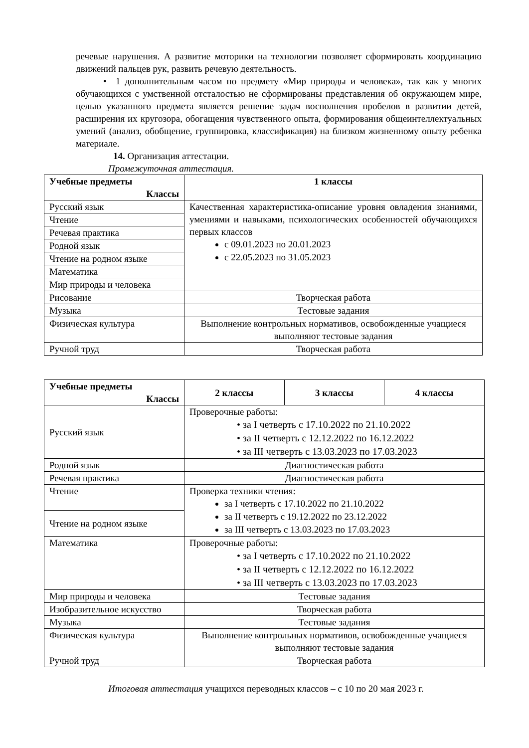речевые нарушения. А развитие моторики на технологии позволяет сформировать координацию движений пальцев рук, развить речевую деятельность.
• 1 дополнительным часом по предмету «Мир природы и человека», так как у многих обучающихся с умственной отсталостью не сформированы представления об окружающем мире, целью указанного предмета является решение задач восполнения пробелов в развитии детей, расширения их кругозора, обогащения чувственного опыта, формирования общеинтеллектуальных умений (анализ, обобщение, группировка, классификация) на близком жизненному опыту ребенка материале.
14. Организация аттестации.
Промежуточная аттестация.
| Учебные предметы Классы | 1 классы |
| --- | --- |
| Русский язык | Качественная характеристика-описание уровня овладения знаниями, умениями и навыками, психологических особенностей обучающихся первых классов с 09.01.2023 по 20.01.2023 с 22.05.2023 по 31.05.2023 |
| Чтение | |
| Речевая практика | |
| Родной язык | |
| Чтение на родном языке | |
| Математика | |
| Мир природы и человека | |
| Рисование | Творческая работа |
| Музыка | Тестовые задания |
| Физическая культура | Выполнение контрольных нормативов, освобожденные учащиеся выполняют тестовые задания |
| Ручной труд | Творческая работа |
| Учебные предметы Классы | 2 классы | 3 классы | 4 классы |
| --- | --- | --- | --- |
| Русский язык | Проверочные работы: • за I четверть с 17.10.2022 по 21.10.2022 • за II четверть с 12.12.2022 по 16.12.2022 • за III четверть с 13.03.2023 по 17.03.2023 | | |
| Родной язык | Диагностическая работа | | |
| Речевая практика | Диагностическая работа | | |
| Чтение | Проверка техники чтения: за I четверть с 17.10.2022 по 21.10.2022 за II четверть с 19.12.2022 по 23.12.2022 за III четверть с 13.03.2023 по 17.03.2023 | | |
| Чтение на родном языке | | | |
| Математика | Проверочные работы: • за I четверть с 17.10.2022 по 21.10.2022 • за II четверть с 12.12.2022 по 16.12.2022 • за III четверть с 13.03.2023 по 17.03.2023 | | |
| Мир природы и человека | Тестовые задания | | |
| Изобразительное искусство | Творческая работа | | |
| Музыка | Тестовые задания | | |
| Физическая культура | Выполнение контрольных нормативов, освобожденные учащиеся выполняют тестовые задания | | |
| Ручной труд | Творческая работа | | |
Итоговая аттестация учащихся переводных классов – с 10 по 20 мая 2023 г.